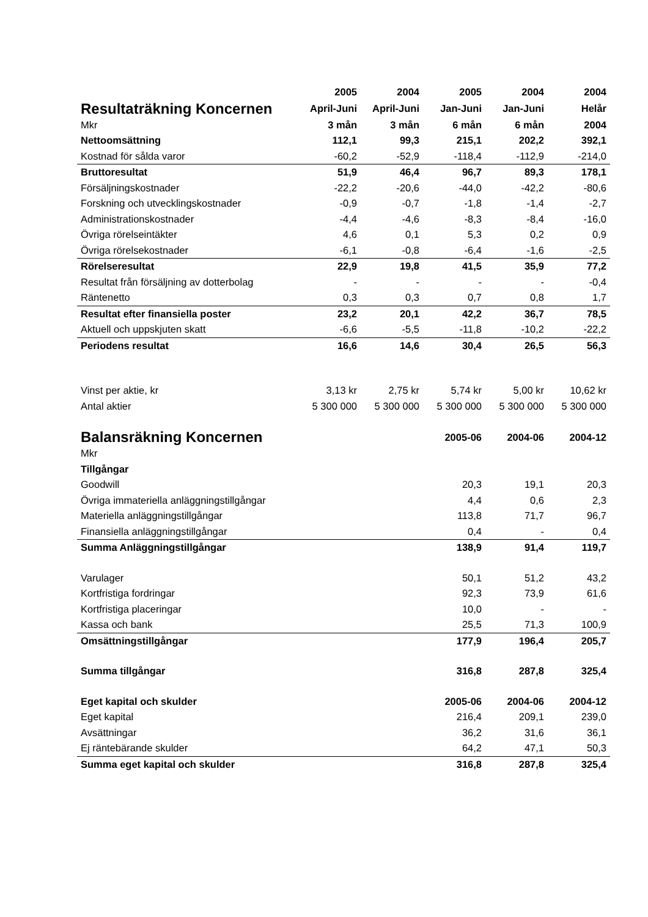| | 2005 | 2004 | 2005 | 2004 | 2004 |
| Resultaträkning Koncernen | April-Juni | April-Juni | Jan-Juni | Jan-Juni | Helår |
| Mkr | 3 mån | 3 mån | 6 mån | 6 mån | 2004 |
| Nettoomsättning | 112,1 | 99,3 | 215,1 | 202,2 | 392,1 |
| Kostnad för sålda varor | -60,2 | -52,9 | -118,4 | -112,9 | -214,0 |
| Bruttoresultat | 51,9 | 46,4 | 96,7 | 89,3 | 178,1 |
| Försäljningskostnader | -22,2 | -20,6 | -44,0 | -42,2 | -80,6 |
| Forskning och utvecklingskostnader | -0,9 | -0,7 | -1,8 | -1,4 | -2,7 |
| Administrationskostnader | -4,4 | -4,6 | -8,3 | -8,4 | -16,0 |
| Övriga rörelseintäkter | 4,6 | 0,1 | 5,3 | 0,2 | 0,9 |
| Övriga rörelsekostnader | -6,1 | -0,8 | -6,4 | -1,6 | -2,5 |
| Rörelseresultat | 22,9 | 19,8 | 41,5 | 35,9 | 77,2 |
| Resultat från försäljning av dotterbolag | - | - | - | - | -0,4 |
| Räntenetto | 0,3 | 0,3 | 0,7 | 0,8 | 1,7 |
| Resultat efter finansiella poster | 23,2 | 20,1 | 42,2 | 36,7 | 78,5 |
| Aktuell och uppskjuten skatt | -6,6 | -5,5 | -11,8 | -10,2 | -22,2 |
| Periodens resultat | 16,6 | 14,6 | 30,4 | 26,5 | 56,3 |
| Vinst per aktie, kr | 3,13 kr | 2,75 kr | 5,74 kr | 5,00 kr | 10,62 kr |
| Antal aktier | 5 300 000 | 5 300 000 | 5 300 000 | 5 300 000 | 5 300 000 |
| Balansräkning Koncernen | | | 2005-06 | 2004-06 | 2004-12 |
| Mkr | | | | | |
| Tillgångar | | | | | |
| Goodwill | | | 20,3 | 19,1 | 20,3 |
| Övriga immateriella anläggningstillgångar | | | 4,4 | 0,6 | 2,3 |
| Materiella anläggningstillgångar | | | 113,8 | 71,7 | 96,7 |
| Finansiella anläggningstillgångar | | | 0,4 | - | 0,4 |
| Summa Anläggningstillgångar | | | 138,9 | 91,4 | 119,7 |
| Varulager | | | 50,1 | 51,2 | 43,2 |
| Kortfristiga fordringar | | | 92,3 | 73,9 | 61,6 |
| Kortfristiga placeringar | | | 10,0 | - | - |
| Kassa och bank | | | 25,5 | 71,3 | 100,9 |
| Omsättningstillgångar | | | 177,9 | 196,4 | 205,7 |
| Summa tillgångar | | | 316,8 | 287,8 | 325,4 |
| Eget kapital och skulder | | | 2005-06 | 2004-06 | 2004-12 |
| Eget kapital | | | 216,4 | 209,1 | 239,0 |
| Avsättningar | | | 36,2 | 31,6 | 36,1 |
| Ej räntebärande skulder | | | 64,2 | 47,1 | 50,3 |
| Summa eget kapital och skulder | | | 316,8 | 287,8 | 325,4 |